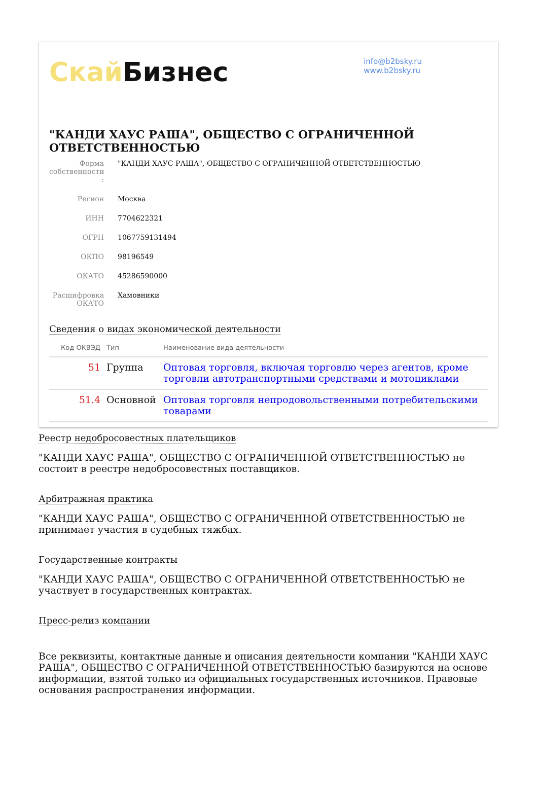Скай Бизнес
info@b2bsky.ru
www.b2bsky.ru
"КАНДИ ХАУС РАША", ОБЩЕСТВО С ОГРАНИЧЕННОЙ ОТВЕТСТВЕННОСТЬЮ
Форма собственности :
"КАНДИ ХАУС РАША", ОБЩЕСТВО С ОГРАНИЧЕННОЙ ОТВЕТСТВЕННОСТЬЮ
Регион Москва
ИНН 7704622321
ОГРН 1067759131494
ОКПО 98196549
ОКАТО 45286590000
Расшифровка ОКАТО
Хамовники
Сведения о видах экономической деятельности
| Код ОКВЭД | Тип | Наименование вида деятельности |
| --- | --- | --- |
| 51 | Группа | Оптовая торговля, включая торговлю через агентов, кроме торговли автотранспортными средствами и мотоциклами |
| 51.4 | Основной | Оптовая торговля непродовольственными потребительскими товарами |
Реестр недобросовестных плательщиков
"КАНДИ ХАУС РАША", ОБЩЕСТВО С ОГРАНИЧЕННОЙ ОТВЕТСТВЕННОСТЬЮ не состоит в реестре недобросовестных поставщиков.
Арбитражная практика
"КАНДИ ХАУС РАША", ОБЩЕСТВО С ОГРАНИЧЕННОЙ ОТВЕТСТВЕННОСТЬЮ не принимает участия в судебных тяжбах.
Государственные контракты
"КАНДИ ХАУС РАША", ОБЩЕСТВО С ОГРАНИЧЕННОЙ ОТВЕТСТВЕННОСТЬЮ не участвует в государственных контрактах.
Пресс-релиз компании
Все реквизиты, контактные данные и описания деятельности компании "КАНДИ ХАУС РАША", ОБЩЕСТВО С ОГРАНИЧЕННОЙ ОТВЕТСТВЕННОСТЬЮ базируются на основе информации, взятой только из официальных государственных источников. Правовые основания распространения информации.